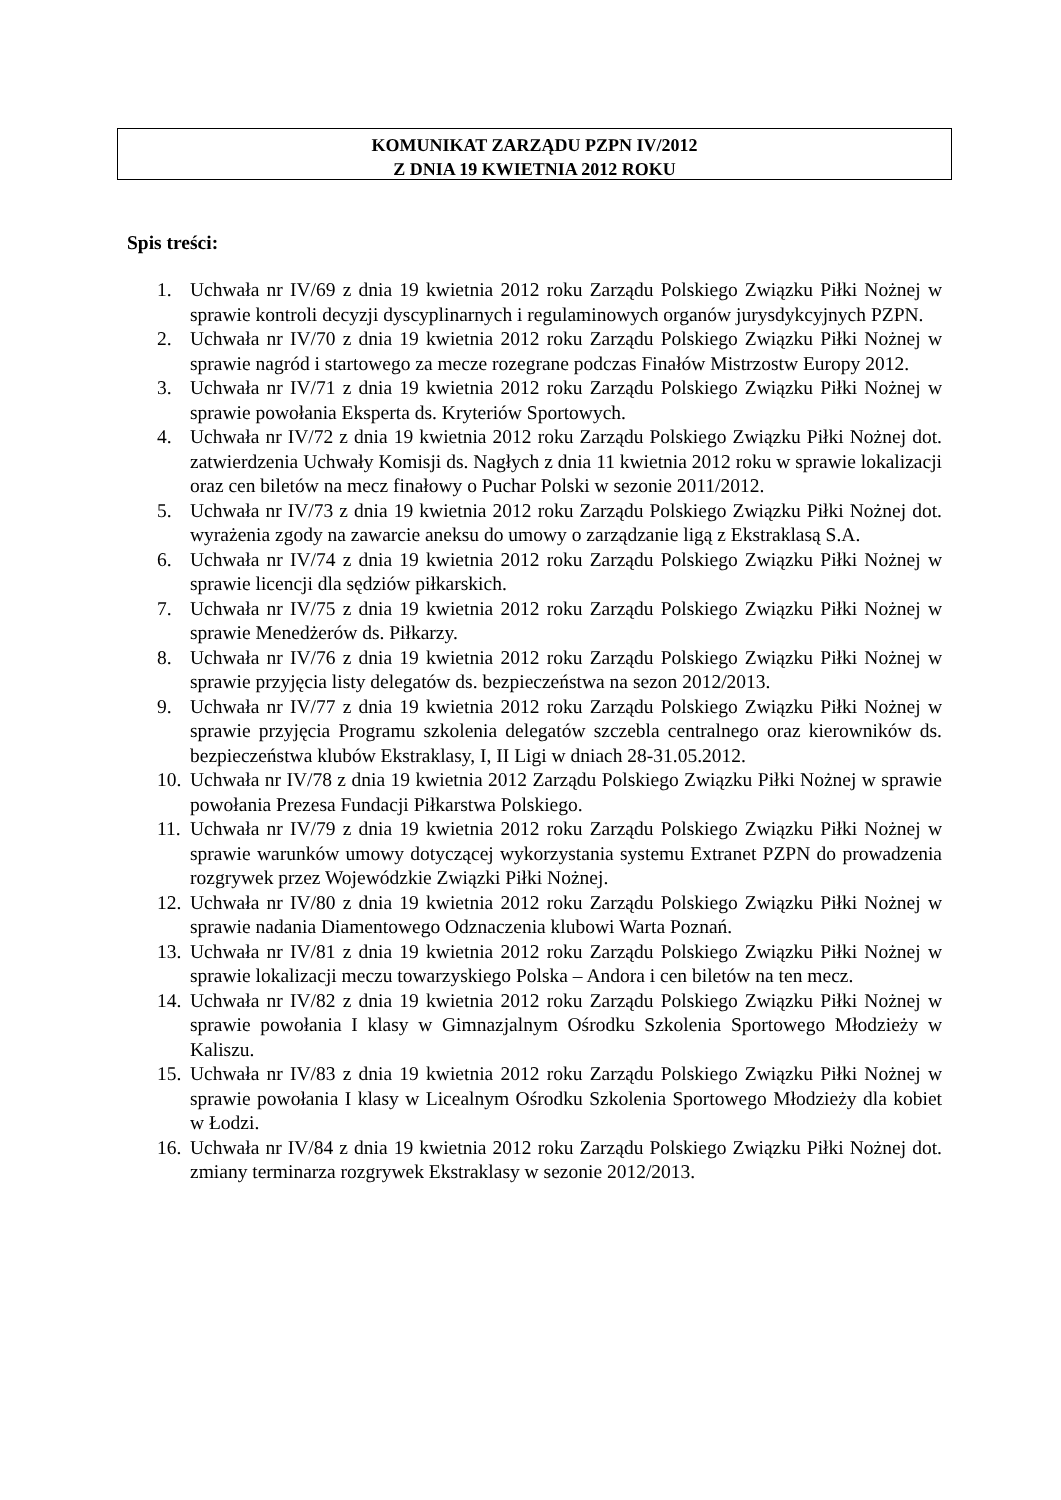KOMUNIKAT ZARZĄDU PZPN IV/2012
Z DNIA 19 KWIETNIA 2012 ROKU
Spis treści:
1. Uchwała nr IV/69 z dnia 19 kwietnia 2012 roku Zarządu Polskiego Związku Piłki Nożnej w sprawie kontroli decyzji dyscyplinarnych i regulaminowych organów jurysdykcyjnych PZPN.
2. Uchwała nr IV/70 z dnia 19 kwietnia 2012 roku Zarządu Polskiego Związku Piłki Nożnej w sprawie nagród i startowego za mecze rozegrane podczas Finałów Mistrzostw Europy 2012.
3. Uchwała nr IV/71 z dnia 19 kwietnia 2012 roku Zarządu Polskiego Związku Piłki Nożnej w sprawie powołania Eksperta ds. Kryteriów Sportowych.
4. Uchwała nr IV/72 z dnia 19 kwietnia 2012 roku Zarządu Polskiego Związku Piłki Nożnej dot. zatwierdzenia Uchwały Komisji ds. Nagłych z dnia 11 kwietnia 2012 roku w sprawie lokalizacji oraz cen biletów na mecz finałowy o Puchar Polski w sezonie 2011/2012.
5. Uchwała nr IV/73 z dnia 19 kwietnia 2012 roku Zarządu Polskiego Związku Piłki Nożnej dot. wyrażenia zgody na zawarcie aneksu do umowy o zarządzanie ligą z Ekstraklasą S.A.
6. Uchwała nr IV/74 z dnia 19 kwietnia 2012 roku Zarządu Polskiego Związku Piłki Nożnej w sprawie licencji dla sędziów piłkarskich.
7. Uchwała nr IV/75 z dnia 19 kwietnia 2012 roku Zarządu Polskiego Związku Piłki Nożnej w sprawie Menedżerów ds. Piłkarzy.
8. Uchwała nr IV/76 z dnia 19 kwietnia 2012 roku Zarządu Polskiego Związku Piłki Nożnej w sprawie przyjęcia listy delegatów ds. bezpieczeństwa na sezon 2012/2013.
9. Uchwała nr IV/77 z dnia 19 kwietnia 2012 roku Zarządu Polskiego Związku Piłki Nożnej w sprawie przyjęcia Programu szkolenia delegatów szczebla centralnego oraz kierowników ds. bezpieczeństwa klubów Ekstraklasy, I, II Ligi w dniach 28-31.05.2012.
10. Uchwała nr IV/78 z dnia 19 kwietnia 2012 Zarządu Polskiego Związku Piłki Nożnej w sprawie powołania Prezesa Fundacji Piłkarstwa Polskiego.
11. Uchwała nr IV/79 z dnia 19 kwietnia 2012 roku Zarządu Polskiego Związku Piłki Nożnej w sprawie warunków umowy dotyczącej wykorzystania systemu Extranet PZPN do prowadzenia rozgrywek przez Wojewódzkie Związki Piłki Nożnej.
12. Uchwała nr IV/80 z dnia 19 kwietnia 2012 roku Zarządu Polskiego Związku Piłki Nożnej w sprawie nadania Diamentowego Odznaczenia klubowi Warta Poznań.
13. Uchwała nr IV/81 z dnia 19 kwietnia 2012 roku Zarządu Polskiego Związku Piłki Nożnej w sprawie lokalizacji meczu towarzyskiego Polska – Andora i cen biletów na ten mecz.
14. Uchwała nr IV/82 z dnia 19 kwietnia 2012 roku Zarządu Polskiego Związku Piłki Nożnej w sprawie powołania I klasy w Gimnazjalnym Ośrodku Szkolenia Sportowego Młodzieży w Kaliszu.
15. Uchwała nr IV/83 z dnia 19 kwietnia 2012 roku Zarządu Polskiego Związku Piłki Nożnej w sprawie powołania I klasy w Licealnym Ośrodku Szkolenia Sportowego Młodzieży dla kobiet w Łodzi.
16. Uchwała nr IV/84 z dnia 19 kwietnia 2012 roku Zarządu Polskiego Związku Piłki Nożnej dot. zmiany terminarza rozgrywek Ekstraklasy w sezonie 2012/2013.